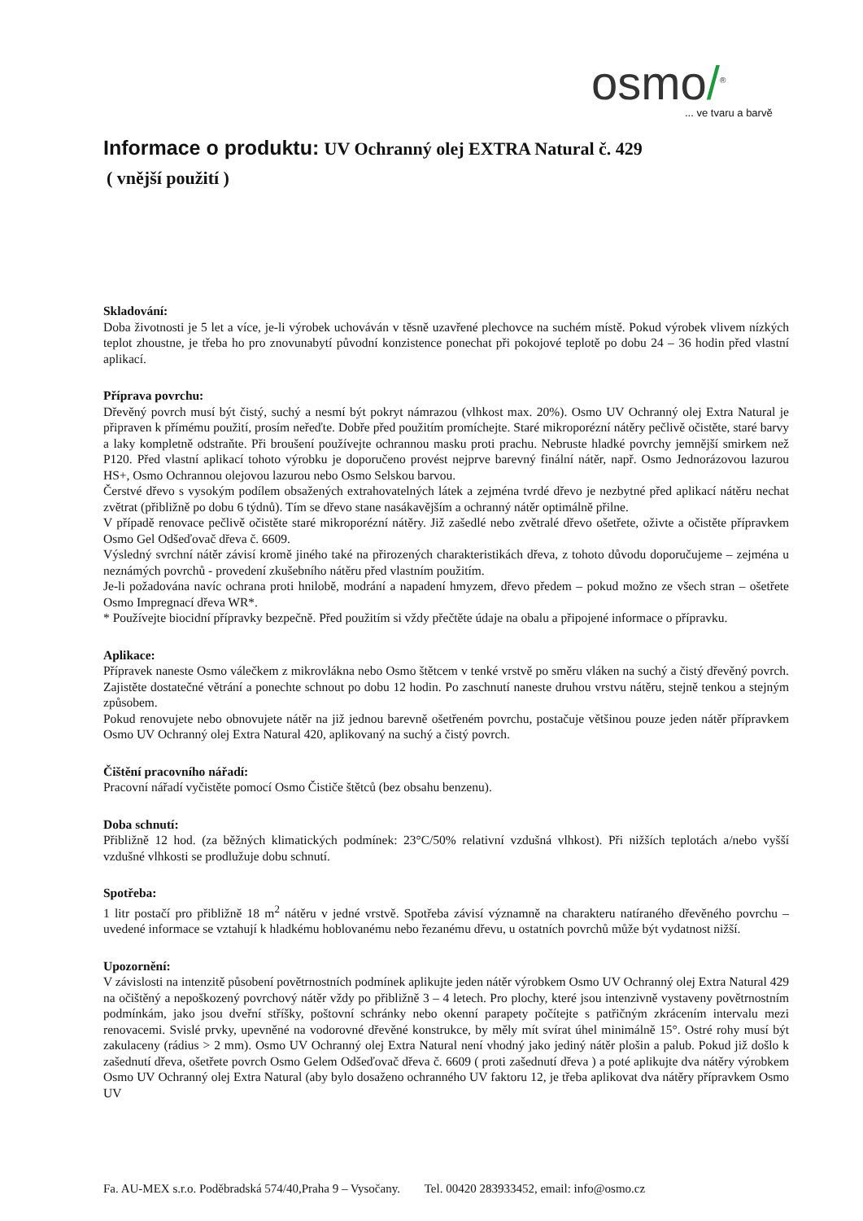osmo/<sup>®</sup>
... ve tvaru a barvě
Informace o produktu: UV Ochranný olej EXTRA Natural č. 429
( vnější použití )
Skladování:
Doba životnosti je 5 let a více, je-li výrobek uchováván v těsně uzavřené plechovce na suchém místě. Pokud výrobek vlivem nízkých teplot zhoustne, je třeba ho pro znovunabytí původní konzistence ponechat při pokojové teplotě po dobu 24 – 36 hodin před vlastní aplikací.
Příprava povrchu:
Dřevěný povrch musí být čistý, suchý a nesmí být pokryt námrazou (vlhkost max. 20%). Osmo UV Ochranný olej Extra Natural je připraven k přímému použití, prosím neřeďte. Dobře před použitím promíchejte. Staré mikroporézní nátěry pečlivě očistěte, staré barvy a laky kompletně odstraňte. Při broušení používejte ochrannou masku proti prachu. Nebruste hladké povrchy jemnější smirkem než P120. Před vlastní aplikací tohoto výrobku je doporučeno provést nejprve barevný finální nátěr, např. Osmo Jednorázovou lazurou HS+, Osmo Ochrannou olejovou lazurou nebo Osmo Selskou barvou.
Čerstvé dřevo s vysokým podílem obsažených extrahovatelných látek a zejména tvrdé dřevo je nezbytné před aplikací nátěru nechat zvětrat (přibližně po dobu 6 týdnů). Tím se dřevo stane nasákavějším a ochranný nátěr optimálně přilne.
V případě renovace pečlivě očistěte staré mikroporézní nátěry. Již zašedlé nebo zvětralé dřevo ošetřete, oživte a očistěte přípravkem Osmo Gel Odšeďovač dřeva č. 6609.
Výsledný svrchní nátěr závisí kromě jiného také na přirozených charakteristikách dřeva, z tohoto důvodu doporučujeme – zejména u neznámých povrchů - provedení zkušebního nátěru před vlastním použitím.
Je-li požadována navíc ochrana proti hnilobě, modrání a napadení hmyzem, dřevo předem – pokud možno ze všech stran – ošetřete Osmo Impregnací dřeva WR*.
* Používejte biocidní přípravky bezpečně. Před použitím si vždy přečtěte údaje na obalu a připojené informace o přípravku.
Aplikace:
Přípravek naneste Osmo válečkem z mikrovlákna nebo Osmo štětcem v tenké vrstvě po směru vláken na suchý a čistý dřevěný povrch. Zajistěte dostatečné větrání a ponechte schnout po dobu 12 hodin. Po zaschnutí naneste druhou vrstvu nátěru, stejně tenkou a stejným způsobem.
Pokud renovujete nebo obnovujete nátěr na již jednou barevně ošetřeném povrchu, postačuje většinou pouze jeden nátěr přípravkem Osmo UV Ochranný olej Extra Natural 420, aplikovaný na suchý a čistý povrch.
Čištění pracovního nářadí:
Pracovní nářadí vyčistěte pomocí Osmo Čističe štětců (bez obsahu benzenu).
Doba schnutí:
Přibližně 12 hod. (za běžných klimatických podmínek: 23°C/50% relativní vzdušná vlhkost). Při nižších teplotách a/nebo vyšší vzdušné vlhkosti se prodlužuje dobu schnutí.
Spotřeba:
1 litr postačí pro přibližně 18 m<sup>2</sup> nátěru v jedné vrstvě. Spotřeba závisí významně na charakteru natíraného dřevěného povrchu – uvedené informace se vztahují k hladkému hoblovanému nebo řezanému dřevu, u ostatních povrchů může být vydatnost nižší.
Upozornění:
V závislosti na intenzitě působení povětrnostních podmínek aplikujte jeden nátěr výrobkem Osmo UV Ochranný olej Extra Natural 429 na očištěný a nepoškozený povrchový nátěr vždy po přibližně 3 – 4 letech. Pro plochy, které jsou intenzivně vystaveny povětrnostním podmínkám, jako jsou dveřní stříšky, poštovní schránky nebo okenní parapety počítejte s patřičným zkrácením intervalu mezi renovacemi. Svislé prvky, upevněné na vodorovné dřevěné konstrukce, by měly mít svírat úhel minimálně 15°. Ostré rohy musí být zakulaceny (rádius > 2 mm). Osmo UV Ochranný olej Extra Natural není vhodný jako jediný nátěr plošin a palub. Pokud již došlo k zašednutí dřeva, ošetřete povrch Osmo Gelem Odšeďovač dřeva č. 6609 ( proti zašednutí dřeva ) a poté aplikujte dva nátěry výrobkem Osmo UV Ochranný olej Extra Natural (aby bylo dosaženo ochranného UV faktoru 12, je třeba aplikovat dva nátěry přípravkem Osmo UV
Fa. AU-MEX s.r.o. Poděbradská 574/40,Praha 9 – Vysočany. Tel. 00420 283933452, email: info@osmo.cz